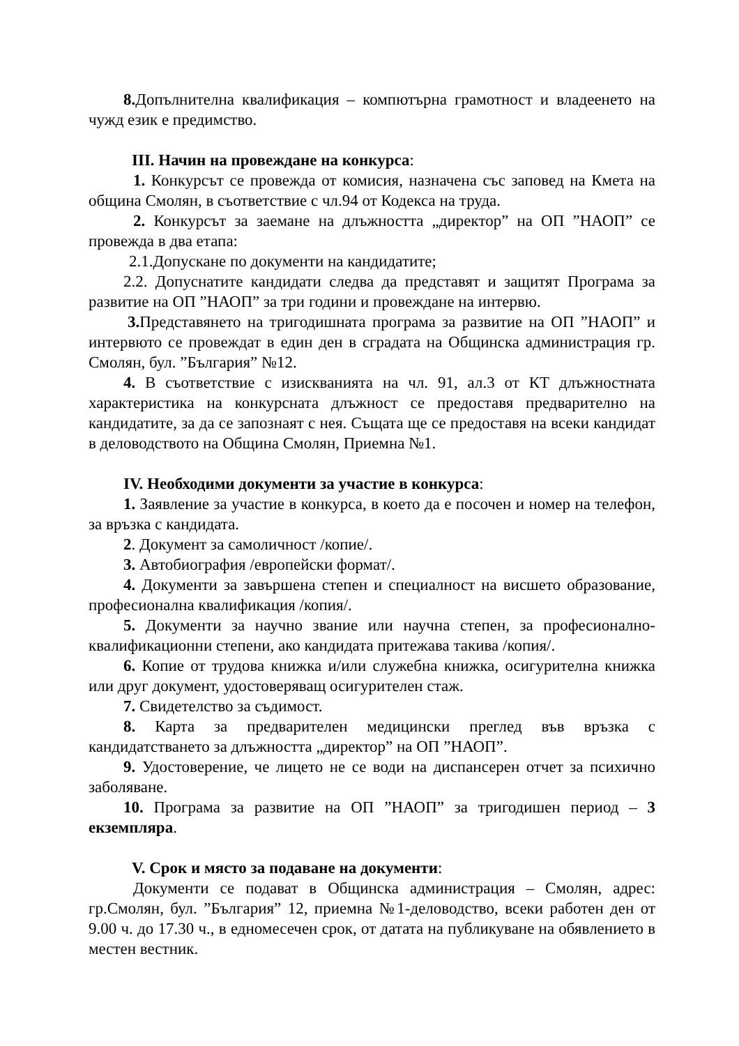8. Допълнителна квалификация – компютърна грамотност и владеенето на чужд език е предимство.
III. Начин на провеждане на конкурса:
1. Конкурсът се провежда от комисия, назначена със заповед на Кмета на община Смолян, в съответствие с чл.94 от Кодекса на труда.
2. Конкурсът за заемане на длъжността „директор” на ОП ”НАОП” се провежда в два етапа:
2.1.Допускане по документи на кандидатите;
2.2. Допуснатите кандидати следва да представят и защитят Програма за развитие на ОП ”НАОП” за три години и провеждане на интервю.
3. Представянето на тригодишната програма за развитие на ОП ”НАОП” и интервюто се провеждат в един ден в сградата на Общинска администрация гр. Смолян, бул. ”България” №12.
4. В съответствие с изискванията на чл. 91, ал.3 от КТ длъжностната характеристика на конкурсната длъжност се предоставя предварително на кандидатите, за да се запознаят с нея. Същата ще се предоставя на всеки кандидат в деловодството на Община Смолян, Приемна №1.
IV. Необходими документи за участие в конкурса:
1. Заявление за участие в конкурса, в което да е посочен и номер на телефон, за връзка с кандидата.
2. Документ за самоличност /копие/.
3. Автобиография /европейски формат/.
4. Документи за завършена степен и специалност на висшето образование, професионална квалификация /копия/.
5. Документи за научно звание или научна степен, за професионално-квалификационни степени, ако кандидата притежава такива /копия/.
6. Копие от трудова книжка и/или служебна книжка, осигурителна книжка или друг документ, удостоверяващ осигурителен стаж.
7. Свидетелство за съдимост.
8. Карта за предварителен медицински преглед във връзка с кандидатстването за длъжността „директор” на ОП ”НАОП”.
9. Удостоверение, че лицето не се води на диспансерен отчет за психично заболяване.
10. Програма за развитие на ОП ”НАОП” за тригодишен период – 3 екземпляра.
V. Срок и място за подаване на документи:
Документи се подават в Общинска администрация – Смолян, адрес: гр.Смолян, бул. ”България” 12, приемна №1-деловодство, всеки работен ден от 9.00 ч. до 17.30 ч., в едномесечен срок, от датата на публикуване на обявлението в местен вестник.